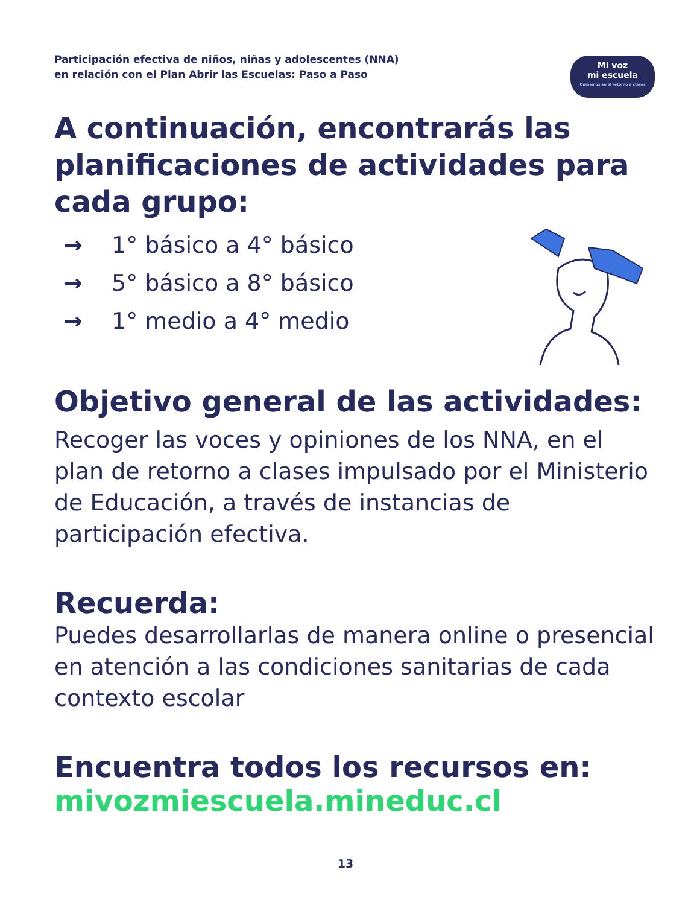Participación efectiva de niños, niñas y adolescentes (NNA)
en relación con el Plan Abrir las Escuelas: Paso a Paso
Mi voz
mi escuela
Opinemos en el retorno a clases
A continuación, encontrarás las planificaciones de actividades para cada grupo:
→ 1° básico a 4° básico
→ 5° básico a 8° básico
→ 1° medio a 4° medio
Objetivo general de las actividades:
Recoger las voces y opiniones de los NNA, en el plan de retorno a clases impulsado por el Ministerio de Educación, a través de instancias de participación efectiva.
Recuerda:
Puedes desarrollarlas de manera online o presencial en atención a las condiciones sanitarias de cada contexto escolar
Encuentra todos los recursos en:
mivozmiescuela.mineduc.cl
13